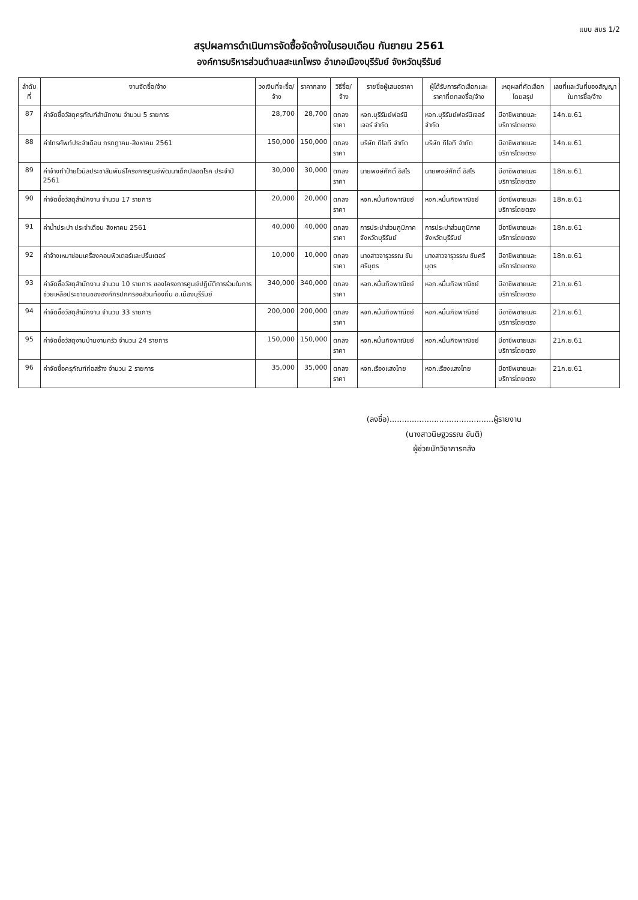แบบ สขร 1/2
สรุปผลการดำเนินการจัดซื้อจัดจ้างในรอบเดือน กันยายน 2561
องค์การบริหารส่วนตำบลสะแกโพรง อำเภอเมืองบุรีรัมย์ จังหวัดบุรีรัมย์
| ลำดับที่ | งานจัดซื้อ/จ้าง | วงเงินที่จะซื้อ/จ้าง | ราคากลาง | วิธีซื้อ/จ้าง | รายชื่อผู้เสนอราคา | ผู้ได้รับการคัดเลือกและราคาที่ตกลงซื้อ/จ้าง | เหตุผลที่คัดเลือกโดยสรุป | เลขที่และวันที่ของสัญญาในการซื้อ/จ้าง |
| --- | --- | --- | --- | --- | --- | --- | --- | --- |
| 87 | ค่าจัดซื้อวัสดุครุภัณฑ์สำนักงาน จำนวน 5 รายการ | 28,700 | 28,700 | ตกลงราคา | หจก.บุรีรัมย์ฟอร์นิเจอร์ จำกัด | หจก.บุรีรัมย์ฟอร์นิเจอร์ จำกัด | มีอาชีพขายและบริการโดยตรง | 14ก.ย.61 |
| 88 | ค่าโทรศัพท์ประจำเดือน กรกฎาคม-สิงหาคม 2561 | 150,000 | 150,000 | ตกลงราคา | บริษัท ทีโอที จำกัด | บริษัท ทีโอที จำกัด | มีอาชีพขายและบริการโดยตรง | 14ก.ย.61 |
| 89 | ค่าจ้างทำป้ายไวนิลประชาสัมพันธ์โครงการศูนย์พัฒนาเด็กปลอดโรค ประจำปี 2561 | 30,000 | 30,000 | ตกลงราคา | นายพงษ์ศักดิ์ อิสไร | นายพงษ์ศักดิ์ อิสไร | มีอาชีพขายและบริการโดยตรง | 18ก.ย.61 |
| 90 | ค่าจัดซื้อวัสดุสำนักงาน จำนวน 17 รายการ | 20,000 | 20,000 | ตกลงราคา | หจก.หมื่นกิจพาณิชย์ | หจก.หมื่นกิจพาณิชย์ | มีอาชีพขายและบริการโดยตรง | 18ก.ย.61 |
| 91 | ค่าน้ำประปา ประจำเดือน สิงหาคม 2561 | 40,000 | 40,000 | ตกลงราคา | การประปาส่วนภูมิภาคจังหวัดบุรีรัมย์ | การประปาส่วนภูมิภาคจังหวัดบุรีรัมย์ | มีอาชีพขายและบริการโดยตรง | 18ก.ย.61 |
| 92 | ค่าจ้างเหมาซ่อมเครื่องคอมพิวเตอร์และปริ้นเตอร์ | 10,000 | 10,000 | ตกลงราคา | นางสาวจารุวรรณ ขันศรีบุตร | นางสาวจารุวรรณ ขันศรีบุตร | มีอาชีพขายและบริการโดยตรง | 18ก.ย.61 |
| 93 | ค่าจัดซื้อวัสดุสำนักงาน จำนวน 10 รายการ ของโครงการศูนย์ปฏิบัติการร่วมในการช่วยเหลือประชาชนขององค์กรปกครองส่วนท้องถิ่น อ.เมืองบุรีรัมย์ | 340,000 | 340,000 | ตกลงราคา | หจก.หมื่นกิจพาณิชย์ | หจก.หมื่นกิจพาณิชย์ | มีอาชีพขายและบริการโดยตรง | 21ก.ย.61 |
| 94 | ค่าจัดซื้อวัสดุสำนักงาน จำนวน 33 รายการ | 200,000 | 200,000 | ตกลงราคา | หจก.หมื่นกิจพาณิชย์ | หจก.หมื่นกิจพาณิชย์ | มีอาชีพขายและบริการโดยตรง | 21ก.ย.61 |
| 95 | ค่าจัดซื้อวัสดุงานบ้านงานครัว จำนวน 24 รายการ | 150,000 | 150,000 | ตกลงราคา | หจก.หมื่นกิจพาณิชย์ | หจก.หมื่นกิจพาณิชย์ | มีอาชีพขายและบริการโดยตรง | 21ก.ย.61 |
| 96 | ค่าจัดซื้อครุภัณฑ์ก่อสร้าง จำนวน 2 รายการ | 35,000 | 35,000 | ตกลงราคา | หจก.เรืองแสงไทย | หจก.เรืองแสงไทย | มีอาชีพขายและบริการโดยตรง | 21ก.ย.61 |
(ลงชื่อ)..........................................ผู้รายงาน
(นางสาวนิษฐวรรณ ขันติ)
ผู้ช่วยนักวิชาการคลัง